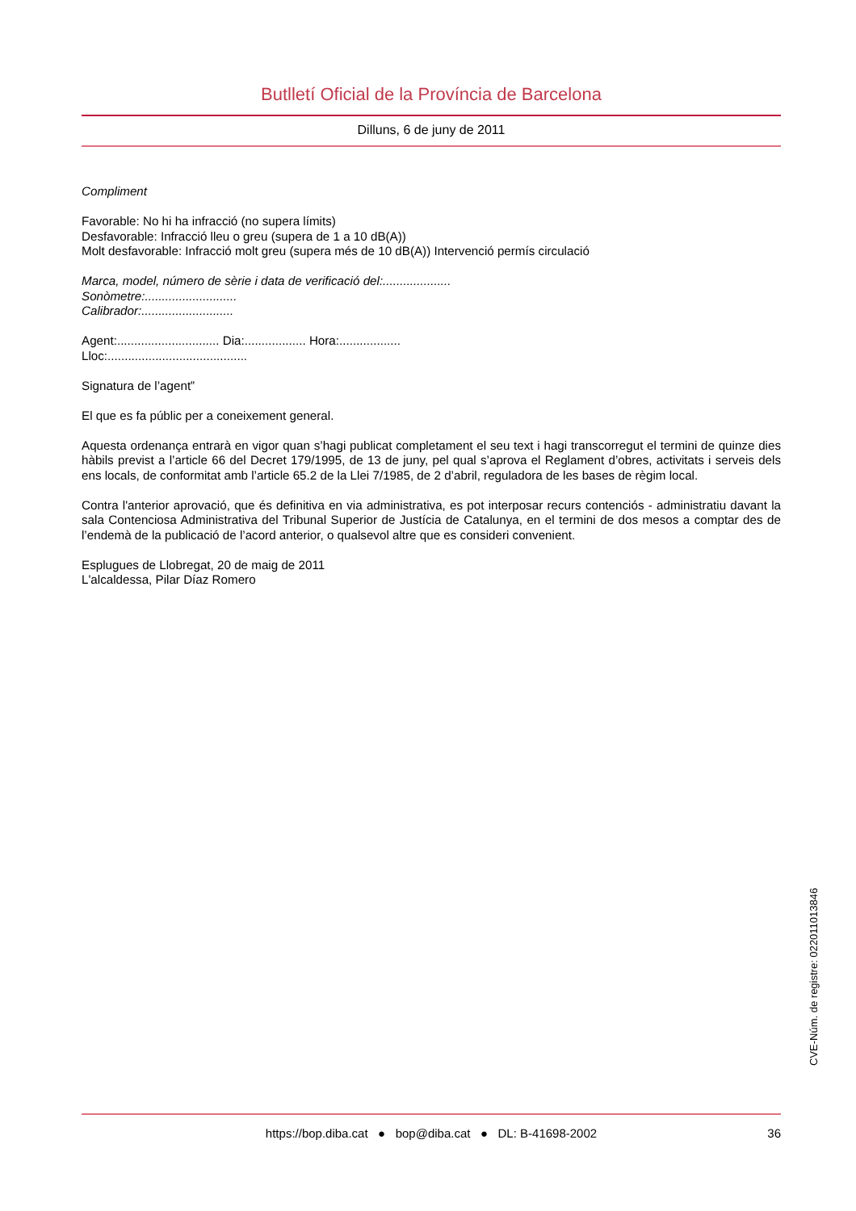Butlletí Oficial de la Província de Barcelona
Dilluns, 6 de juny de 2011
Compliment
Favorable: No hi ha infracció (no supera límits)
Desfavorable: Infracció lleu o greu (supera de 1 a 10 dB(A))
Molt desfavorable: Infracció molt greu (supera més de 10 dB(A)) Intervenció permís circulació
Marca, model, número de sèrie i data de verificació del:....................
Sonòmetre:...........................
Calibrador:...........................
Agent:.............................. Dia:.................. Hora:..................
Lloc:.........................................
Signatura de l’agent”
El que es fa públic per a coneixement general.
Aquesta ordenança entrarà en vigor quan s’hagi publicat completament el seu text i hagi transcorregut el termini de quinze dies hàbils previst a l’article 66 del Decret 179/1995, de 13 de juny, pel qual s’aprova el Reglament d’obres, activitats i serveis dels ens locals, de conformitat amb l’article 65.2 de la Llei 7/1985, de 2 d’abril, reguladora de les bases de règim local.
Contra l'anterior aprovació, que és definitiva en via administrativa, es pot interposar recurs contenciós - administratiu davant la sala Contenciosa Administrativa del Tribunal Superior de Justícia de Catalunya, en el termini de dos mesos a comptar des de l’endemà de la publicació de l’acord anterior, o qualsevol altre que es consideri convenient.
Esplugues de Llobregat, 20 de maig de 2011
L'alcaldessa, Pilar Díaz Romero
CVE-Núm. de registre: 022011013846
https://bop.diba.cat ● bop@diba.cat ● DL: B-41698-2002 36